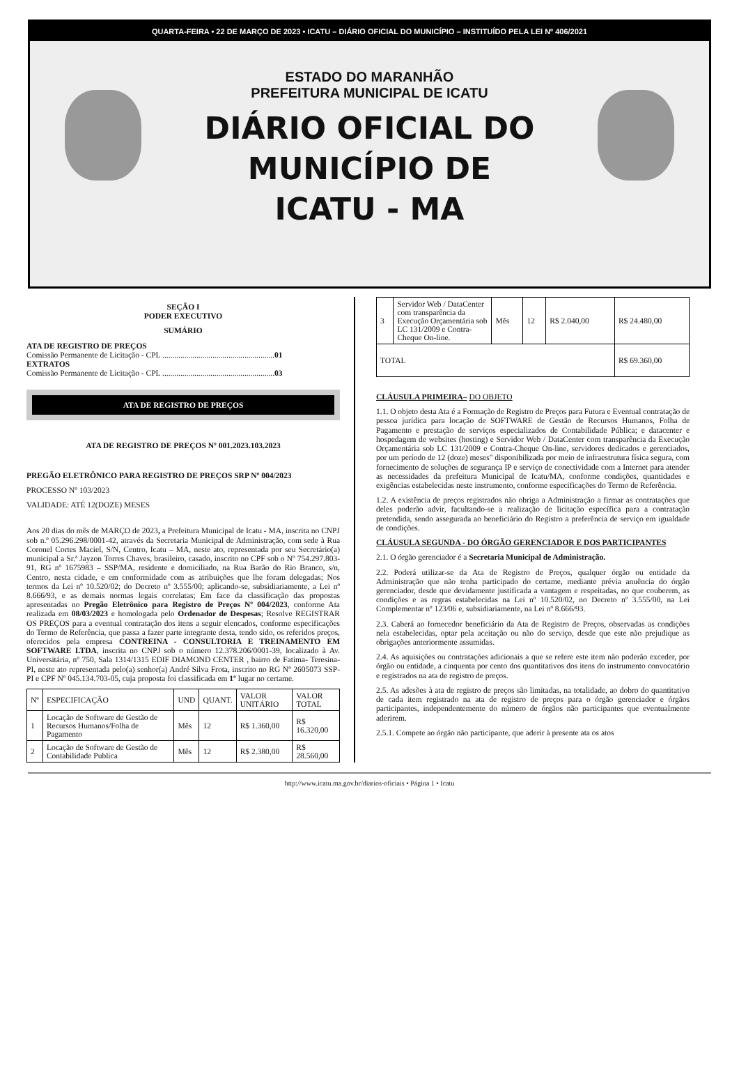QUARTA-FEIRA • 22 DE MARÇO DE 2023 • ICATU – DIÁRIO OFICIAL DO MUNICÍPIO – INSTITUÍDO PELA LEI Nº 406/2021
ESTADO DO MARANHÃO
PREFEITURA MUNICIPAL DE ICATU
DIÁRIO OFICIAL DO
MUNICÍPIO DE
ICATU - MA
SEÇÃO I
PODER EXECUTIVO
SUMÁRIO
ATA DE REGISTRO DE PREÇOS
Comissão Permanente de Licitação - CPL ........................................................01
EXTRATOS
Comissão Permanente de Licitação - CPL ........................................................03
ATA DE REGISTRO DE PREÇOS
ATA DE REGISTRO DE PREÇOS Nº 001.2023.103.2023
PREGÃO ELETRÔNICO PARA REGISTRO DE PREÇOS SRP Nº 004/2023
PROCESSO Nº 103/2023
VALIDADE: ATÉ 12(DOZE) MESES
Aos 20 dias do mês de MARÇO de 2023, a Prefeitura Municipal de Icatu - MA, inscrita no CNPJ sob n.º 05.296.298/0001-42, através da Secretaria Municipal de Administração, com sede à Rua Coronel Cortes Maciel, S/N, Centro, Icatu – MA, neste ato, representada por seu Secretário(a) municipal a Sr.ª Jayzon Torres Chaves, brasileiro, casado, inscrito no CPF sob o Nº 754.297.803-91, RG nº 1675983 – SSP/MA, residente e domiciliado, na Rua Barão do Rio Branco, s/n, Centro, nesta cidade, e em conformidade com as atribuições que lhe foram delegadas; Nos termos da Lei nº 10.520/02; do Decreto nº 3.555/00; aplicando-se, subsidiariamente, a Lei nº 8.666/93, e as demais normas legais correlatas; Em face da classificação das propostas apresentadas no Pregão Eletrônico para Registro de Preços Nº 004/2023, conforme Ata realizada em 08/03/2023 e homologada pelo Ordenador de Despesas; Resolve REGISTRAR OS PREÇOS para a eventual contratação dos itens a seguir elencados, conforme especificações do Termo de Referência, que passa a fazer parte integrante desta, tendo sido, os referidos preços, oferecidos pela empresa CONTREINA - CONSULTORIA E TREINAMENTO EM SOFTWARE LTDA, inscrita no CNPJ sob o número 12.378.206/0001-39, localizado à Av. Universitária, nº 750, Sala 1314/1315 EDIF DIAMOND CENTER , bairro de Fatima- Teresina-PI, neste ato representada pelo(a) senhor(a) André Silva Frota, inscrito no RG Nº 2605073 SSP-PI e CPF Nº 045.134.703-05, cuja proposta foi classificada em 1º lugar no certame.
| Nº | ESPECIFICAÇÃO | UND | QUANT. | VALOR UNITÁRIO | VALOR TOTAL |
| --- | --- | --- | --- | --- | --- |
| 1 | Locação de Software de Gestão de Recursos Humanos/Folha de Pagamento | Mês | 12 | R$ 1.360,00 | R$ 16.320,00 |
| 2 | Locação de Software de Gestão de Contabilidade Publica | Mês | 12 | R$ 2.380,00 | R$ 28.560,00 |
| 3 | Servidor Web / DataCenter com transparência da Execução Orçamentária sob LC 131/2009 e Contra-Cheque On-line. | Mês | 12 | R$ 2.040,00 | R$ 24.480,00 |
| TOTAL | | | | | R$ 69.360,00 |
CLÁUSULA PRIMEIRA– DO OBJETO
1.1. O objeto desta Ata é a Formação de Registro de Preços para Futura e Eventual contratação de pessoa jurídica para locação de SOFTWARE de Gestão de Recursos Humanos, Folha de Pagamento e prestação de serviços especializados de Contabilidade Pública; e datacenter e hospedagem de websites (hosting) e Servidor Web / DataCenter com transparência da Execução Orçamentária sob LC 131/2009 e Contra-Cheque On-line, servidores dedicados e gerenciados, por um período de 12 (doze) meses" disponibilizada por meio de infraestrutura física segura, com fornecimento de soluções de segurança IP e serviço de conectividade com a Internet para atender as necessidades da prefeitura Municipal de Icatu/MA, conforme condições, quantidades e exigências estabelecidas neste instrumento, conforme especificações do Termo de Referência.
1.2. A existência de preços registrados não obriga a Administração a firmar as contratações que deles poderão advir, facultando-se a realização de licitação específica para a contratação pretendida, sendo assegurada ao beneficiário do Registro a preferência de serviço em igualdade de condições.
CLÁUSULA SEGUNDA - DO ÓRGÃO GERENCIADOR E DOS PARTICIPANTES
2.1. O órgão gerenciador é a Secretaria Municipal de Administração.
2.2. Poderá utilizar-se da Ata de Registro de Preços, qualquer órgão ou entidade da Administração que não tenha participado do certame, mediante prévia anuência do órgão gerenciador, desde que devidamente justificada a vantagem e respeitadas, no que couberem, as condições e as regras estabelecidas na Lei nº 10.520/02, no Decreto nº 3.555/00, na Lei Complementar nº 123/06 e, subsidiariamente, na Lei nº 8.666/93.
2.3. Caberá ao fornecedor beneficiário da Ata de Registro de Preços, observadas as condições nela estabelecidas, optar pela aceitação ou não do serviço, desde que este não prejudique as obrigações anteriormente assumidas.
2.4. As aquisições ou contratações adicionais a que se refere este item não poderão exceder, por órgão ou entidade, a cinquenta por cento dos quantitativos dos itens do instrumento convocatório e registrados na ata de registro de preços.
2.5. As adesões à ata de registro de preços são limitadas, na totalidade, ao dobro do quantitativo de cada item registrado na ata de registro de preços para o órgão gerenciador e órgãos participantes, independentemente do número de órgãos não participantes que eventualmente aderirem.
2.5.1. Compete ao órgão não participante, que aderir à presente ata os atos
http://www.icatu.ma.gov.br/diarios-oficiais • Página 1 • Icatu